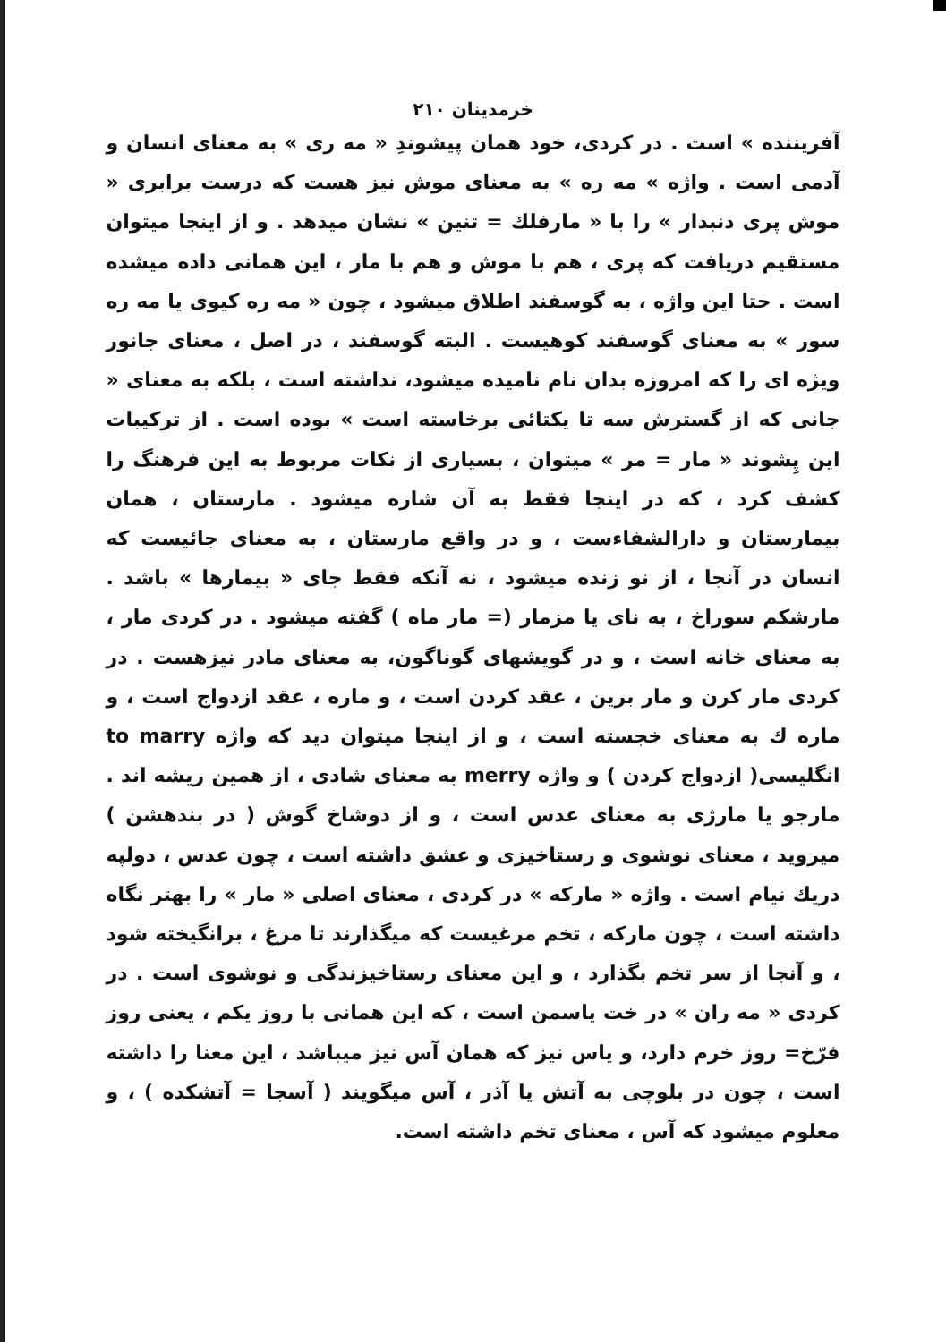خرمدینان ۲۱۰
آفریننده » است . در کردی، خود همان پیشوندِ « مه ری » به معنای انسان و آدمی است . واژه » مه ره » به معنای موش نیز هست که درست برابری « موش پری دنبدار » را با « مارفلك = تنین » نشان میدهد . و از اینجا میتوان مستقیم دریافت که پری ، هم با موش و هم با مار ، این همانی داده میشده است . حتا این واژه ، به گوسفند اطلاق میشود ، چون « مه ره کیوی یا مه ره سور » به معنای گوسفند کوهیست . البته گوسفند ، در اصل ، معنای جانور ویژه ای را که امروزه بدان نام نامیده میشود، نداشته است ، بلکه به معنای « جانی که از گسترش سه تا یکتائی برخاسته است » بوده است . از ترکیبات این پِشوند « مار = مر » میتوان ، بسیاری از نکات مربوط به این فرهنگ را کشف کرد ، که در اینجا فقط به آن شاره میشود . مارستان ، همان بیمارستان و دارالشفاءست ، و در واقع مارستان ، به معنای جائیست که انسان در آنجا ، از نو زنده میشود ، نه آنکه فقط جای « بیمارها » باشد . مارشکم سوراخ ، به نای یا مزمار (= مار ماه ) گفته میشود . در کردی مار ، به معنای خانه است ، و در گویشهای گوناگون، به معنای مادر نیزهست . در کردی مار کرن و مار برین ، عقد کردن است ، و ماره ، عقد ازدواج است ، و ماره ك به معنای خجسته است ، و از اینجا میتوان دید که واژه to marry انگلیسی( ازدواج کردن ) و واژه merry به معنای شادی ، از همین ریشه اند . مارجو یا مارژی به معنای عدس است ، و از دوشاخ گوش ( در بندهشن ) میروید ، معنای نوشوی و رستاخیزی و عشق داشته است ، چون عدس ، دولپه دریك نیام است . واژه « مارکه » در کردی ، معنای اصلی « مار » را بهتر نگاه داشته است ، چون مارکه ، تخم مرغیست که میگذارند تا مرغ ، برانگیخته شود ، و آنجا از سر تخم بگذارد ، و این معنای رستاخیزندگی و نوشوی است . در کردی « مه ران » در خت یاسمن است ، که این همانی با روز یکم ، یعنی روز فرّخ= روز خرم دارد، و یاس نیز که همان آس نیز میباشد ، این معنا را داشته است ، چون در بلوچی به آتش یا آذر ، آس میگویند ( آسجا = آتشکده ) ، و معلوم میشود که آس ، معنای تخم داشته است.